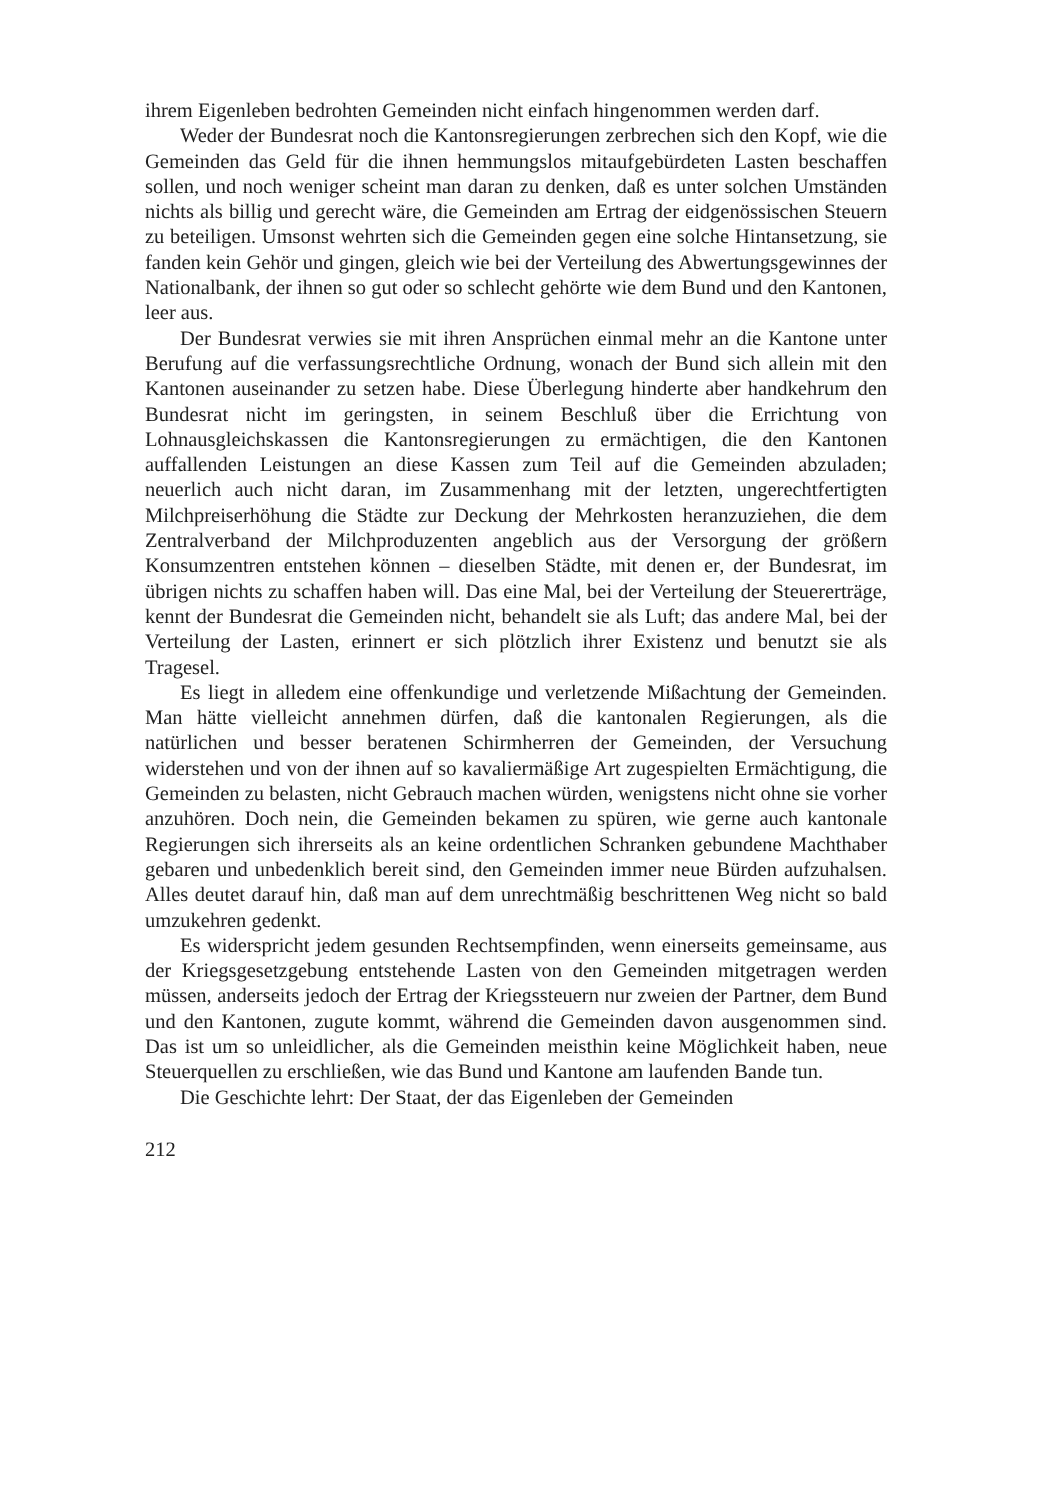ihrem Eigenleben bedrohten Gemeinden nicht einfach hingenommen werden darf.
Weder der Bundesrat noch die Kantonsregierungen zerbrechen sich den Kopf, wie die Gemeinden das Geld für die ihnen hemmungslos mitaufgebürdeten Lasten beschaffen sollen, und noch weniger scheint man daran zu denken, daß es unter solchen Umständen nichts als billig und gerecht wäre, die Gemeinden am Ertrag der eidgenössischen Steuern zu beteiligen. Umsonst wehrten sich die Gemeinden gegen eine solche Hintansetzung, sie fanden kein Gehör und gingen, gleich wie bei der Verteilung des Abwertungsgewinnes der Nationalbank, der ihnen so gut oder so schlecht gehörte wie dem Bund und den Kantonen, leer aus.
Der Bundesrat verwies sie mit ihren Ansprüchen einmal mehr an die Kantone unter Berufung auf die verfassungsrechtliche Ordnung, wonach der Bund sich allein mit den Kantonen auseinander zu setzen habe. Diese Überlegung hinderte aber handkehrum den Bundesrat nicht im geringsten, in seinem Beschluß über die Errichtung von Lohnausgleichskassen die Kantonsregierungen zu ermächtigen, die den Kantonen auffallenden Leistungen an diese Kassen zum Teil auf die Gemeinden abzuladen; neuerlich auch nicht daran, im Zusammenhang mit der letzten, ungerechtfertigten Milchpreiserhöhung die Städte zur Deckung der Mehrkosten heranzuziehen, die dem Zentralverband der Milchproduzenten angeblich aus der Versorgung der größern Konsumzentren entstehen können – dieselben Städte, mit denen er, der Bundesrat, im übrigen nichts zu schaffen haben will. Das eine Mal, bei der Verteilung der Steuererträge, kennt der Bundesrat die Gemeinden nicht, behandelt sie als Luft; das andere Mal, bei der Verteilung der Lasten, erinnert er sich plötzlich ihrer Existenz und benutzt sie als Tragesel.
Es liegt in alledem eine offenkundige und verletzende Mißachtung der Gemeinden. Man hätte vielleicht annehmen dürfen, daß die kantonalen Regierungen, als die natürlichen und besser beratenen Schirmherren der Gemeinden, der Versuchung widerstehen und von der ihnen auf so kavaliermäßige Art zugespielten Ermächtigung, die Gemeinden zu belasten, nicht Gebrauch machen würden, wenigstens nicht ohne sie vorher anzuhören. Doch nein, die Gemeinden bekamen zu spüren, wie gerne auch kantonale Regierungen sich ihrerseits als an keine ordentlichen Schranken gebundene Machthaber gebaren und unbedenklich bereit sind, den Gemeinden immer neue Bürden aufzuhalsen. Alles deutet darauf hin, daß man auf dem unrechtmäßig beschrittenen Weg nicht so bald umzukehren gedenkt.
Es widerspricht jedem gesunden Rechtsempfinden, wenn einerseits gemeinsame, aus der Kriegsgesetzgebung entstehende Lasten von den Gemeinden mitgetragen werden müssen, anderseits jedoch der Ertrag der Kriegssteuern nur zweien der Partner, dem Bund und den Kantonen, zugute kommt, während die Gemeinden davon ausgenommen sind. Das ist um so unleidlicher, als die Gemeinden meisthin keine Möglichkeit haben, neue Steuerquellen zu erschließen, wie das Bund und Kantone am laufenden Bande tun.
Die Geschichte lehrt: Der Staat, der das Eigenleben der Gemeinden
212